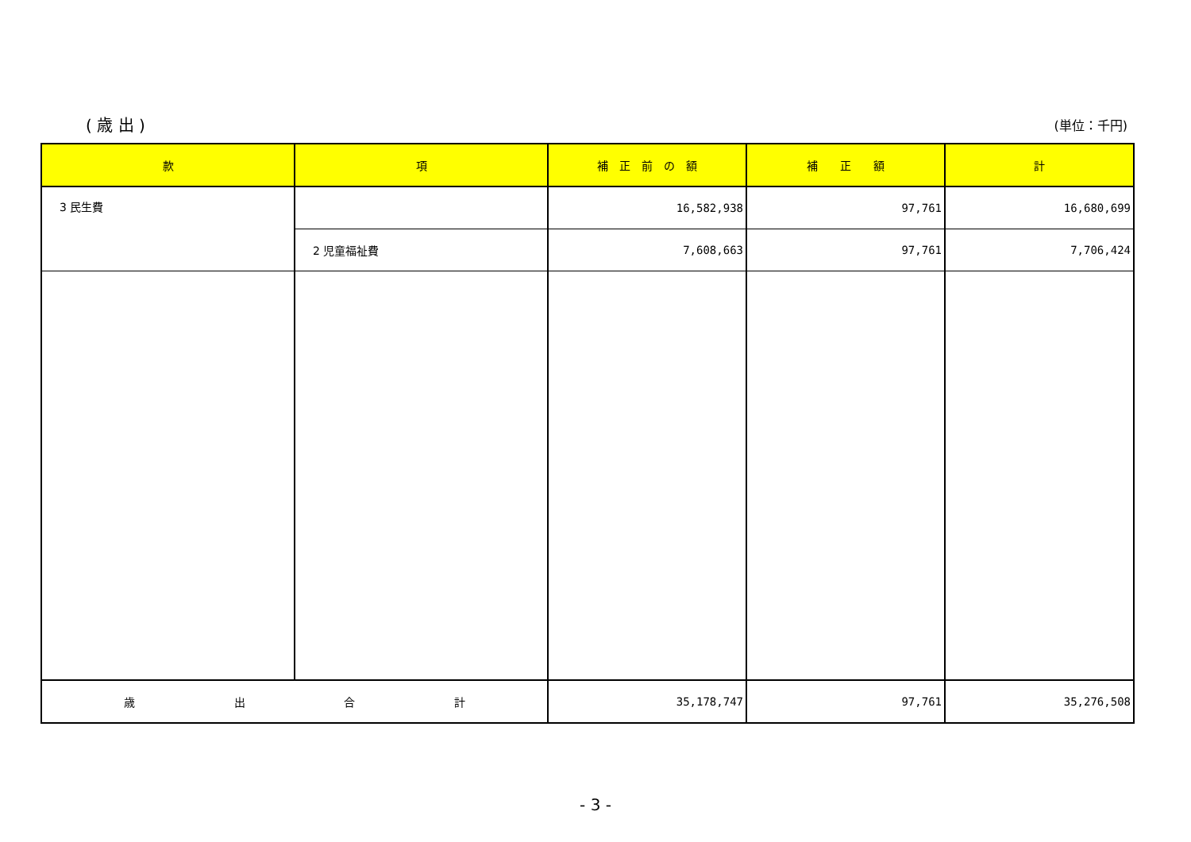( 歳 出 ) (単位：千円)
| 款 | 項 | 補 正 前 の 額 | 補 正 額 | 計 |
| --- | --- | --- | --- | --- |
| 3 民生費 | | 16,582,938 | 97,761 | 16,680,699 |
| | 2 児童福祉費 | 7,608,663 | 97,761 | 7,706,424 |
| 歳 出 合 計 | | 35,178,747 | 97,761 | 35,276,508 |
- 3 -